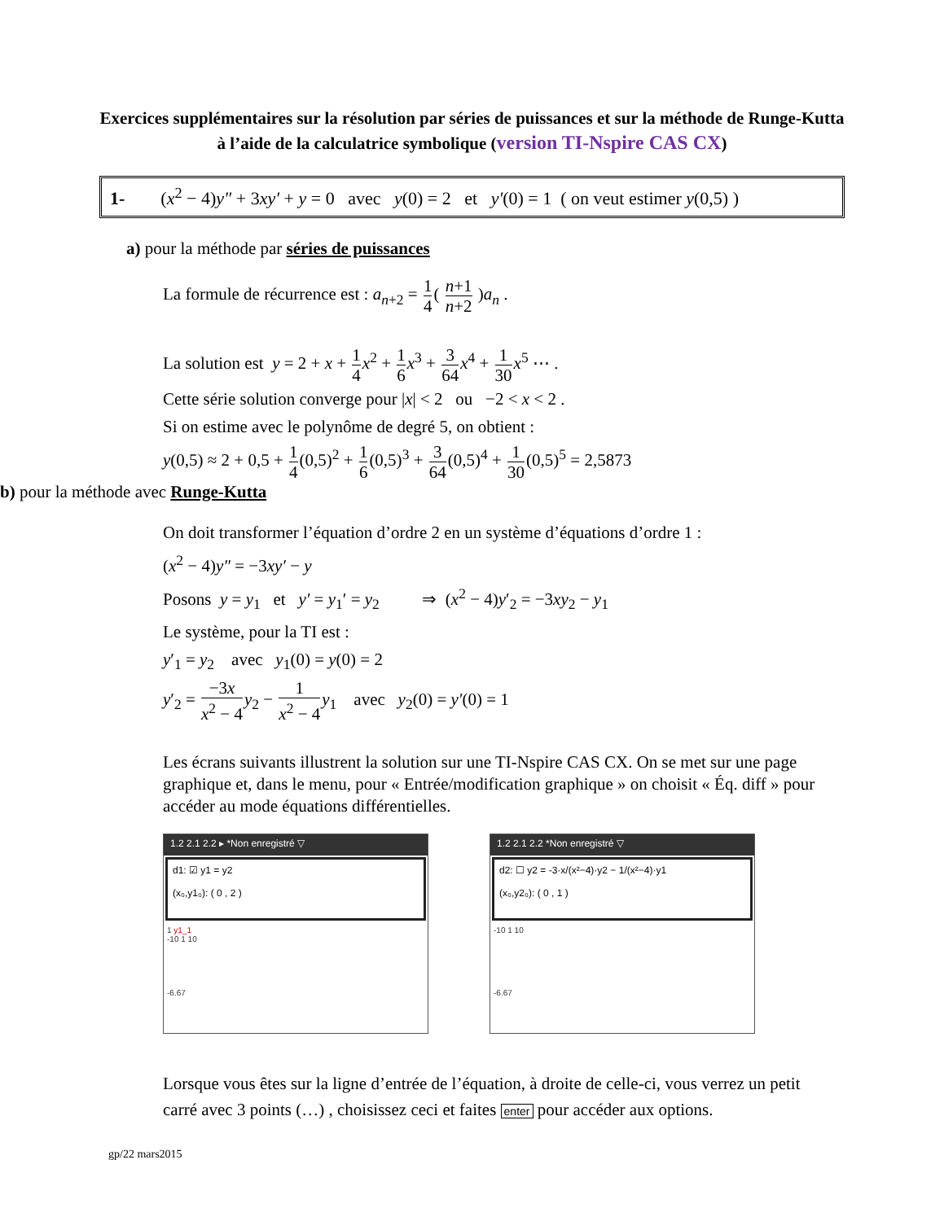Exercices supplémentaires sur la résolution par séries de puissances et sur la méthode de Runge-Kutta à l’aide de la calculatrice symbolique (version TI-Nspire CAS CX)
1- (x<sup>2</sup> − 4)y″ + 3xy′ + y = 0 avec y(0) = 2 et y′(0) = 1 ( on veut estimer y(0,5) )
a) pour la méthode par séries de puissances
La formule de récurrence est : a<sub>n+2</sub> = 1 4( n+1 n+2 )a<sub>n</sub> .
La solution est y = 2 + x + 1 4 x<sup>2</sup> + 1 6 x<sup>3</sup> + 3 64 x<sup>4</sup> + 1 30 x<sup>5</sup> ⋯ .
Cette série solution converge pour |x| < 2 ou −2 < x < 2 .
Si on estime avec le polynôme de degré 5, on obtient :
y(0,5) ≈ 2 + 0,5 + 1 4(0,5)<sup>2</sup> + 1 6(0,5)<sup>3</sup> + 3 64(0,5)<sup>4</sup> + 1 30(0,5)<sup>5</sup> = 2,5873
b) pour la méthode avec Runge-Kutta
On doit transformer l’équation d’ordre 2 en un système d’équations d’ordre 1 :
(x<sup>2</sup> − 4)y″ = −3xy′ − y
Posons y = y<sub>1</sub> et y′ = y<sub>1</sub>′ = y<sub>2</sub> ⇒ (x<sup>2</sup> − 4)y′<sub>2</sub> = −3xy<sub>2</sub> − y<sub>1</sub>
Le système, pour la TI est :
y′<sub>1</sub> = y<sub>2</sub> avec y<sub>1</sub>(0) = y(0) = 2
y′<sub>2</sub> = −3x x<sup>2</sup> − 4 y<sub>2</sub> − 1 x<sup>2</sup> − 4 y<sub>1</sub> avec y<sub>2</sub>(0) = y′(0) = 1
Les écrans suivants illustrent la solution sur une TI-Nspire CAS CX. On se met sur une page graphique et, dans le menu, pour « Entrée/modification graphique » on choisit « Éq. diff » pour accéder au mode équations différentielles.
1.2 2.1 2.2 ▸ *Non enregistré ▽
d1: ☑ y1 = y2
(x₀,y1₀): ( 0 , 2 )
1 y1_1
-10 1 10
-6.67
1.2 2.1 2.2 *Non enregistré ▽
d2: ☐ y2 = -3·x/(x²−4)·y2 − 1/(x²−4)·y1
(x₀,y2₀): ( 0 , 1 )
-10 1 10
-6.67
Lorsque vous êtes sur la ligne d’entrée de l’équation, à droite de celle-ci, vous verrez un petit carré avec 3 points (…) , choisissez ceci et faites enter pour accéder aux options.
gp/22 mars2015